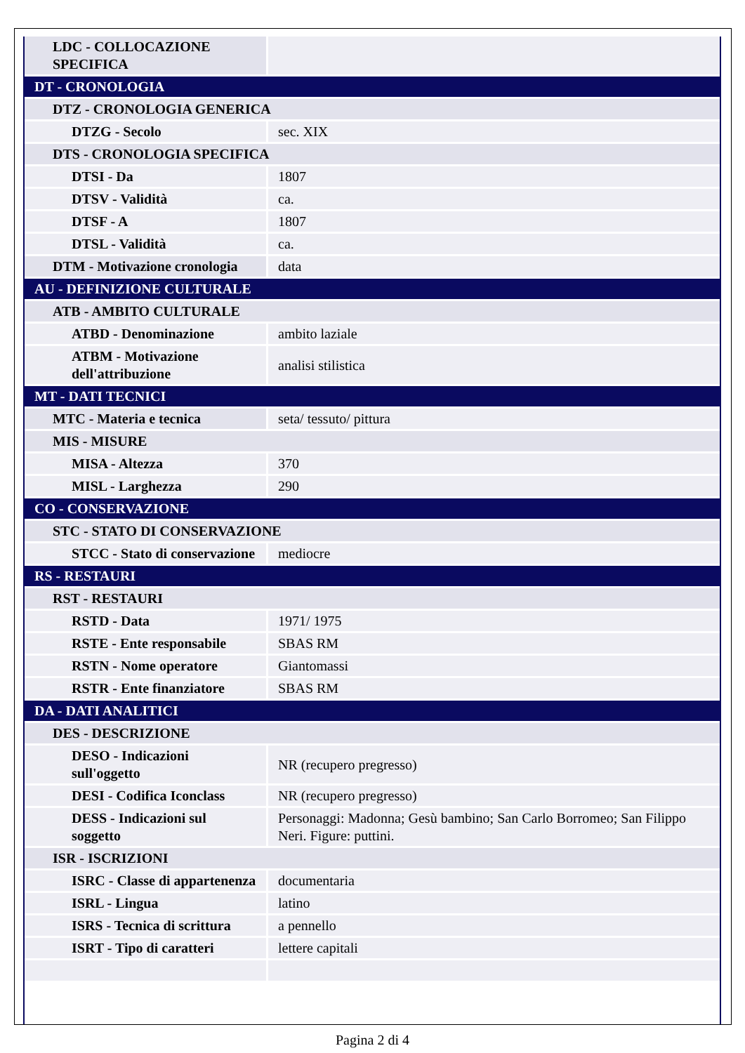| LDC - COLLOCAZIONE SPECIFICA | |
| DT - CRONOLOGIA | |
| DTZ - CRONOLOGIA GENERICA | |
| DTZG - Secolo | sec. XIX |
| DTS - CRONOLOGIA SPECIFICA | |
| DTSI - Da | 1807 |
| DTSV - Validità | ca. |
| DTSF - A | 1807 |
| DTSL - Validità | ca. |
| DTM - Motivazione cronologia | data |
| AU - DEFINIZIONE CULTURALE | |
| ATB - AMBITO CULTURALE | |
| ATBD - Denominazione | ambito laziale |
| ATBM - Motivazione dell'attribuzione | analisi stilistica |
| MT - DATI TECNICI | |
| MTC - Materia e tecnica | seta/ tessuto/ pittura |
| MIS - MISURE | |
| MISA - Altezza | 370 |
| MISL - Larghezza | 290 |
| CO - CONSERVAZIONE | |
| STC - STATO DI CONSERVAZIONE | |
| STCC - Stato di conservazione | mediocre |
| RS - RESTAURI | |
| RST - RESTAURI | |
| RSTD - Data | 1971/ 1975 |
| RSTE - Ente responsabile | SBAS RM |
| RSTN - Nome operatore | Giantomassi |
| RSTR - Ente finanziatore | SBAS RM |
| DA - DATI ANALITICI | |
| DES - DESCRIZIONE | |
| DESO - Indicazioni sull'oggetto | NR (recupero pregresso) |
| DESI - Codifica Iconclass | NR (recupero pregresso) |
| DESS - Indicazioni sul soggetto | Personaggi: Madonna; Gesù bambino; San Carlo Borromeo; San Filippo Neri. Figure: puttini. |
| ISR - ISCRIZIONI | |
| ISRC - Classe di appartenenza | documentaria |
| ISRL - Lingua | latino |
| ISRS - Tecnica di scrittura | a pennello |
| ISRT - Tipo di caratteri | lettere capitali |
Pagina 2 di 4